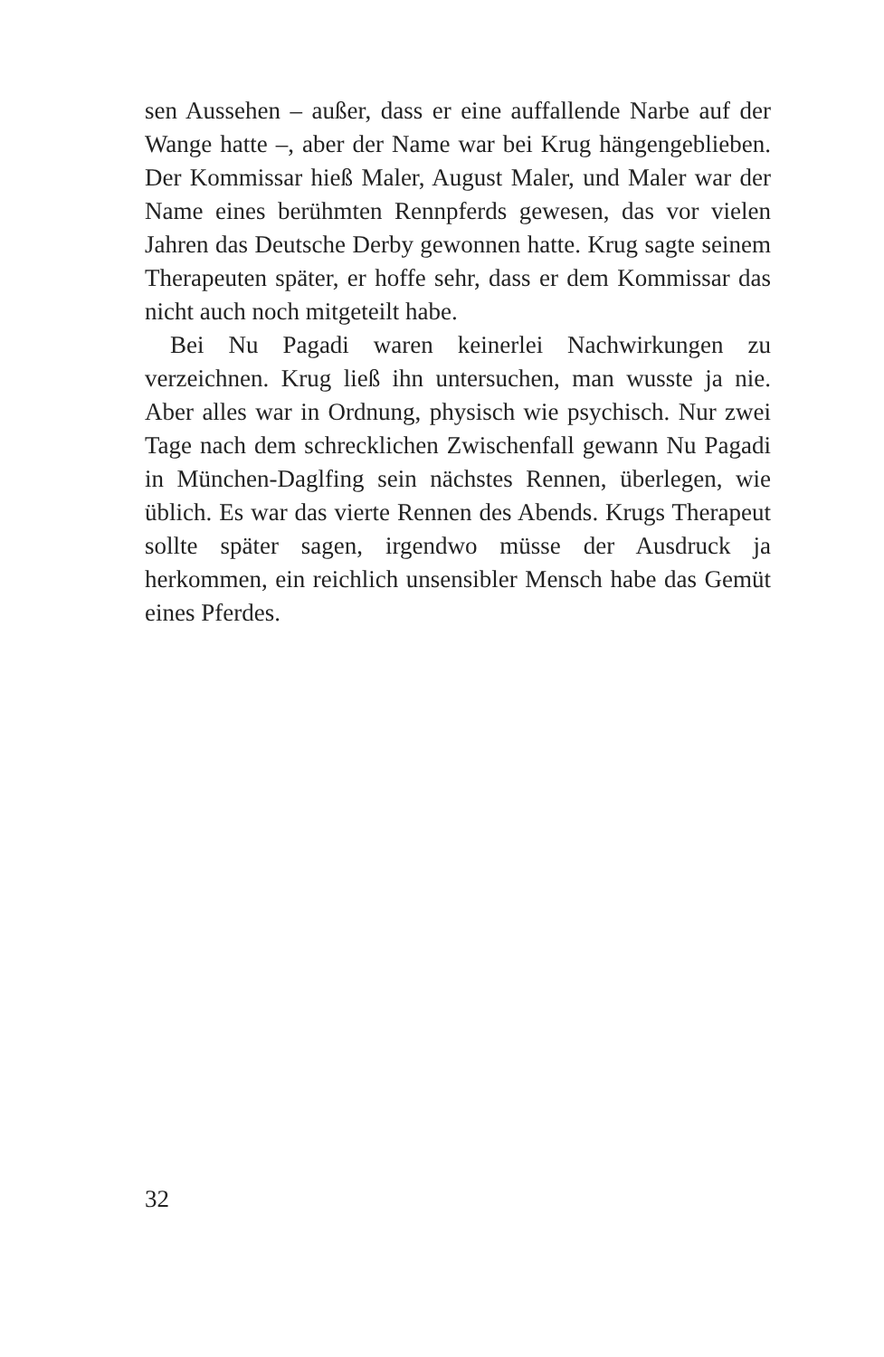sen Aussehen – außer, dass er eine auffallende Narbe auf der Wange hatte –, aber der Name war bei Krug hängengeblieben. Der Kommissar hieß Maler, August Maler, und Maler war der Name eines berühmten Rennpferds gewesen, das vor vielen Jahren das Deutsche Derby gewonnen hatte. Krug sagte seinem Therapeuten später, er hoffe sehr, dass er dem Kommissar das nicht auch noch mitgeteilt habe.
Bei Nu Pagadi waren keinerlei Nachwirkungen zu verzeichnen. Krug ließ ihn untersuchen, man wusste ja nie. Aber alles war in Ordnung, physisch wie psychisch. Nur zwei Tage nach dem schrecklichen Zwischenfall gewann Nu Pagadi in München-Daglfing sein nächstes Rennen, überlegen, wie üblich. Es war das vierte Rennen des Abends. Krugs Therapeut sollte später sagen, irgendwo müsse der Ausdruck ja herkommen, ein reichlich unsensibler Mensch habe das Gemüt eines Pferdes.
32